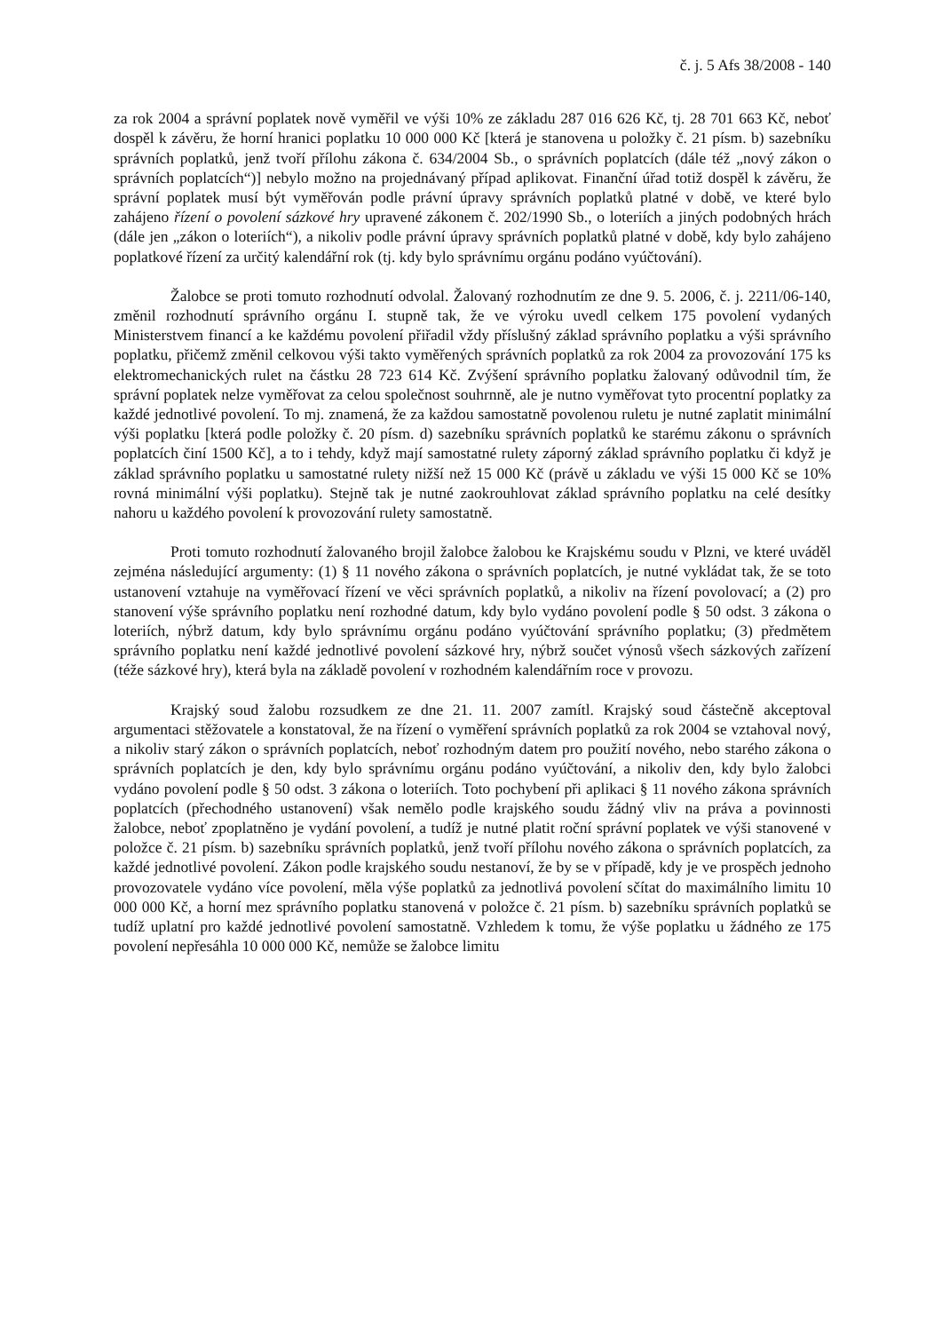č. j. 5 Afs 38/2008 - 140
za rok 2004 a správní poplatek nově vyměřil ve výši 10% ze základu 287 016 626 Kč, tj. 28 701 663 Kč, neboť dospěl k závěru, že horní hranici poplatku 10 000 000 Kč [která je stanovena u položky č. 21 písm. b) sazebníku správních poplatků, jenž tvoří přílohu zákona č. 634/2004 Sb., o správních poplatcích (dále též „nový zákon o správních poplatcích“)] nebylo možno na projednávaný případ aplikovat. Finanční úřad totiž dospěl k závěru, že správní poplatek musí být vyměřován podle právní úpravy správních poplatků platné v době, ve které bylo zahájeno řízení o povolení sázkové hry upravené zákonem č. 202/1990 Sb., o loteriích a jiných podobných hrách (dále jen „zákon o loteriích“), a nikoliv podle právní úpravy správních poplatků platné v době, kdy bylo zahájeno poplatkové řízení za určitý kalendářní rok (tj. kdy bylo správnímu orgánu podáno vyúčtování).
Žalobce se proti tomuto rozhodnutí odvolal. Žalovaný rozhodnutím ze dne 9. 5. 2006, č. j. 2211/06-140, změnil rozhodnutí správního orgánu I. stupně tak, že ve výroku uvedl celkem 175 povolení vydaných Ministerstvem financí a ke každému povolení přiřadil vždy příslušný základ správního poplatku a výši správního poplatku, přičemž změnil celkovou výši takto vyměřených správních poplatků za rok 2004 za provozování 175 ks elektromechanických rulet na částku 28 723 614 Kč. Zvýšení správního poplatku žalovaný odůvodnil tím, že správní poplatek nelze vyměřovat za celou společnost souhrnně, ale je nutno vyměřovat tyto procentní poplatky za každé jednotlivé povolení. To mj. znamená, že za každou samostatně povolenou ruletu je nutné zaplatit minimální výši poplatku [která podle položky č. 20 písm. d) sazebníku správních poplatků ke starému zákonu o správních poplatcích činí 1500 Kč], a to i tehdy, když mají samostatné rulety záporný základ správního poplatku či když je základ správního poplatku u samostatné rulety nižší než 15 000 Kč (právě u základu ve výši 15 000 Kč se 10% rovná minimální výši poplatku). Stejně tak je nutné zaokrouhlovat základ správního poplatku na celé desítky nahoru u každého povolení k provozování rulety samostatně.
Proti tomuto rozhodnutí žalovaného brojil žalobce žalobou ke Krajskému soudu v Plzni, ve které uváděl zejména následující argumenty: (1) § 11 nového zákona o správních poplatcích, je nutné vykládat tak, že se toto ustanovení vztahuje na vyměřovací řízení ve věci správních poplatků, a nikoliv na řízení povolovací; a (2) pro stanovení výše správního poplatku není rozhodné datum, kdy bylo vydáno povolení podle § 50 odst. 3 zákona o loteriích, nýbrž datum, kdy bylo správnímu orgánu podáno vyúčtování správního poplatku; (3) předmětem správního poplatku není každé jednotlivé povolení sázkové hry, nýbrž součet výnosů všech sázkových zařízení (téže sázkové hry), která byla na základě povolení v rozhodném kalendářním roce v provozu.
Krajský soud žalobu rozsudkem ze dne 21. 11. 2007 zamítl. Krajský soud částečně akceptoval argumentaci stěžovatele a konstatoval, že na řízení o vyměření správních poplatků za rok 2004 se vztahoval nový, a nikoliv starý zákon o správních poplatcích, neboť rozhodným datem pro použití nového, nebo starého zákona o správních poplatcích je den, kdy bylo správnímu orgánu podáno vyúčtování, a nikoliv den, kdy bylo žalobci vydáno povolení podle § 50 odst. 3 zákona o loteriích. Toto pochybení při aplikaci § 11 nového zákona správních poplatcích (přechodného ustanovení) však nemělo podle krajského soudu žádný vliv na práva a povinnosti žalobce, neboť zpoplatněno je vydání povolení, a tudíž je nutné platit roční správní poplatek ve výši stanovené v položce č. 21 písm. b) sazebníku správních poplatků, jenž tvoří přílohu nového zákona o správních poplatcích, za každé jednotlivé povolení. Zákon podle krajského soudu nestanoví, že by se v případě, kdy je ve prospěch jednoho provozovatele vydáno více povolení, měla výše poplatků za jednotlivá povolení sčítat do maximálního limitu 10 000 000 Kč, a horní mez správního poplatku stanovená v položce č. 21 písm. b) sazebníku správních poplatků se tudíž uplatní pro každé jednotlivé povolení samostatně. Vzhledem k tomu, že výše poplatku u žádného ze 175 povolení nepřesáhla 10 000 000 Kč, nemůže se žalobce limitu